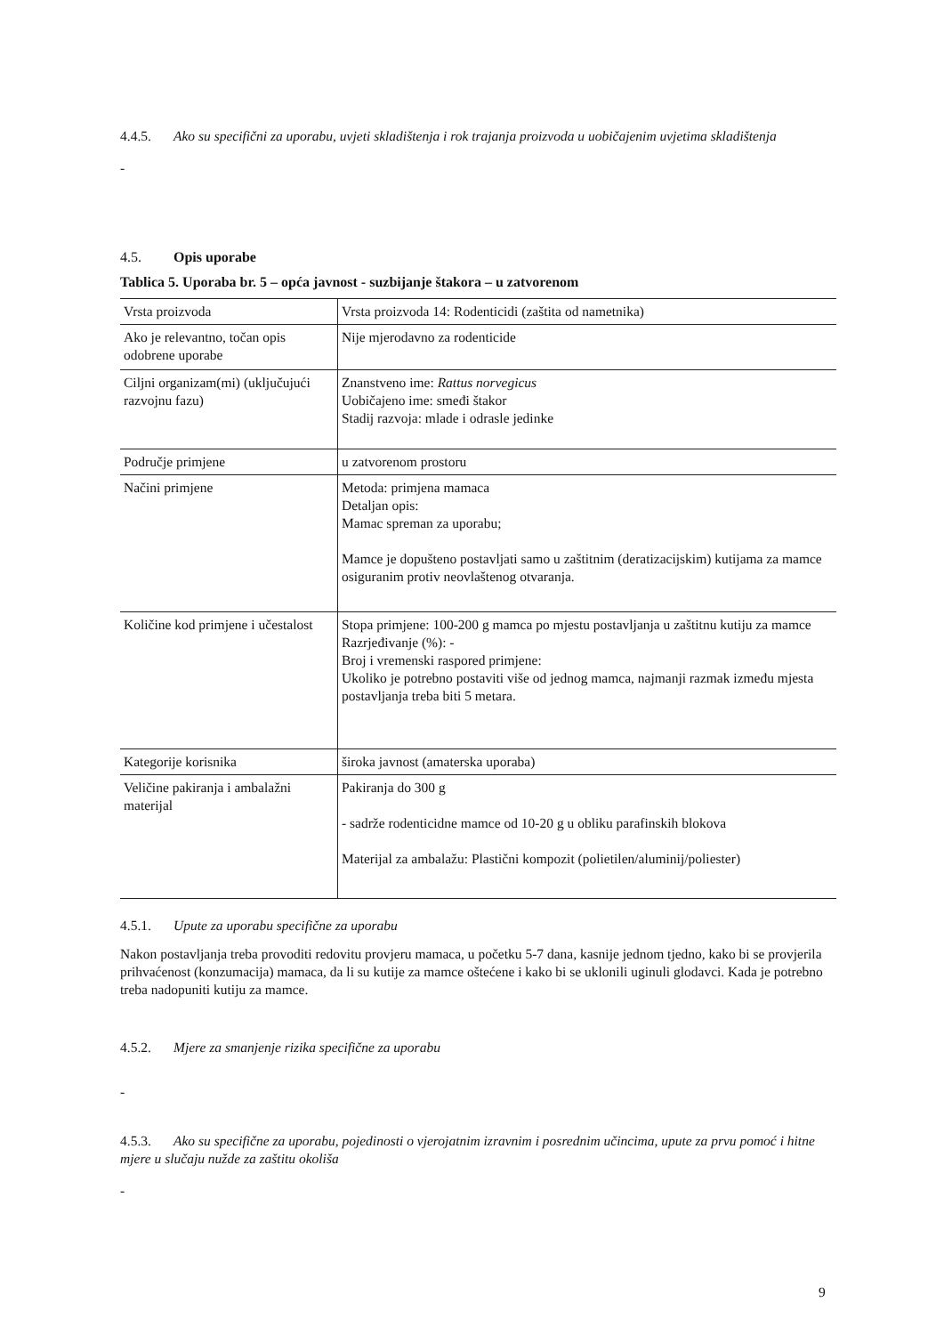4.4.5. Ako su specifični za uporabu, uvjeti skladištenja i rok trajanja proizvoda u uobičajenim uvjetima skladištenja
-
4.5. Opis uporabe
Tablica 5. Uporaba br. 5 – opća javnost - suzbijanje štakora – u zatvorenom
| Vrsta proizvoda | Vrsta proizvoda 14: Rodenticidi (zaštita od nametnika) |
| Ako je relevantno, točan opis odobrene uporabe | Nije mjerodavno za rodenticide |
| Ciljni organizam(mi) (uključujući razvojnu fazu) | Znanstveno ime: Rattus norvegicus Uobičajeno ime: smeđi štakor Stadij razvoja: mlade i odrasle jedinke |
| Područje primjene | u zatvorenom prostoru |
| Načini primjene | Metoda: primjena mamaca Detaljan opis: Mamac spreman za uporabu; Mamce je dopušteno postavljati samo u zaštitnim (deratizacijskim) kutijama za mamce osiguranim protiv neovlaštenog otvaranja. |
| Količine kod primjene i učestalost | Stopa primjene: 100-200 g mamca po mjestu postavljanja u zaštitnu kutiju za mamce Razrjeđivanje (%): - Broj i vremenski raspored primjene: Ukoliko je potrebno postaviti više od jednog mamca, najmanji razmak između mjesta postavljanja treba biti 5 metara. |
| Kategorije korisnika | široka javnost (amaterska uporaba) |
| Veličine pakiranja i ambalažni materijal | Pakiranja do 300 g - sadrže rodenticidne mamce od 10-20 g u obliku parafinskih blokova Materijal za ambalažu: Plastični kompozit (polietilen/aluminij/poliester) |
4.5.1. Upute za uporabu specifične za uporabu
Nakon postavljanja treba provoditi redovitu provjeru mamaca, u početku 5-7 dana, kasnije jednom tjedno, kako bi se provjerila prihvaćenost (konzumacija) mamaca, da li su kutije za mamce oštećene i kako bi se uklonili uginuli glodavci. Kada je potrebno treba nadopuniti kutiju za mamce.
4.5.2. Mjere za smanjenje rizika specifične za uporabu
-
4.5.3. Ako su specifične za uporabu, pojedinosti o vjerojatnim izravnim i posrednim učincima, upute za prvu pomoć i hitne mjere u slučaju nužde za zaštitu okoliša
-
9